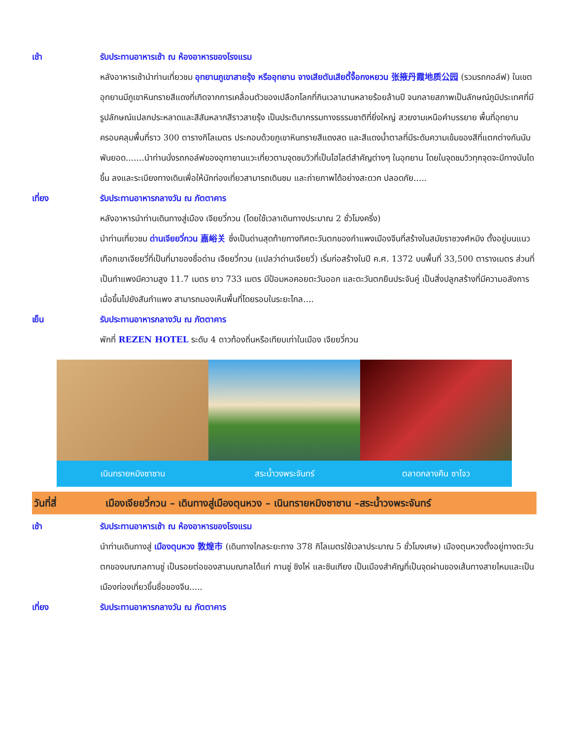เช้า รับประทานอาหารเช้า ณ ห้องอาหารของโรงแรม
หลังอาหารเช้านำท่านเที่ยวชม อุทยานภูเขาสายรุ้ง หรืออุทยาน จางเสียตันเสียตี้จื้อกงหยวน 张掖丹霞地质公园 (รวมรถกอล์ฟ) ในเขตอุทยานมีภูเขาหินทรายสีแดงที่เกิดจากการเคลื่อนตัวของเปลือกโลกที่กินเวลานานหลายร้อยล้านปี จนกลายสภาพเป็นลักษณ์ภูมิประเทศที่มีรูปลักษณ์แปลกประหลาดและสีสันหลากสีราวสายรุ้ง เป็นประติมากรรมทางธรรมชาติที่ยิ่งใหญ่ สวยงามเหนือคำบรรยาย พื้นที่อุทยานครอบคลุมพื้นที่ราว 300 ตารางกิโลเมตร ประกอบด้วยภูเขาหินทรายสีแดงสด และสีแดงน้ำตาลที่มีระดับความเข้มของสีที่แตกต่างกันนับพันยอด.......นำท่านนั่งรถกอล์ฟของอุทายานแวะเที่ยวตามจุดชมวิวที่เป็นไฮไลต์สำคัญต่างๆ ในอุทยาน โดยในจุดชมวิวทุกจุดจะมีทางบันไดขึ้น ลงและระเบียงทางเดินเพื่อให้นักท่องเที่ยวสามารถเดินชม และถ่ายภาพได้อย่างสะดวก ปลอดภัย.....
เที่ยง รับประทานอาหารกลางวัน ณ ภัตตาคาร
หลังอาหารนำท่านเดินทางสู่เมือง เจียยวี่กวน (โดยใช้เวลาเดินทางประมาณ 2 ชั่วโมงครึ่ง)
นำท่านเที่ยวชม ด่านเจียยวี่กวน 嘉峪关 ซึ่งเป็นด่านสุดท้ายทางทิศตะวันตกของกำแพงเมืองจีนที่สร้างในสมัยราชวงศ์หมิง ตั้งอยู่บนแนวเทือกเขาเจียยวี่ที่เป็นที่มาของชื่อด่าน เจียยวี่กวน (แปลว่าด่านเจียยวี่) เริ่มก่อสร้างในปี ค.ศ. 1372 บนพื้นที่ 33,500 ตารางเมตร ส่วนที่เป็นกำแพงมีความสูง 11.7 เมตร ยาว 733 เมตร มีป้อมหอคอยตะวันออก และตะวันตกยืนประจันคู่ เป็นสิ่งปลูกสร้างที่มีความอลังการ เมื่อขึ้นไปยังสันกำแพง สามารถมองเห็นพื้นที่โดยรอบในระยะไกล....
เย็น รับประทานอาหารกลางวัน ณ ภัตตาคาร
พักที่ REZEN HOTEL ระดับ 4 ดาวท้องถิ่นหรือเทียบเท่าในเมือง เจียยวี่กวน
เนินทรายหมิงซาซาน สระน้ำวงพระจันทร์ ตลาดกลางคืน ซาโจว
วันที่สี่ เมืองเจียยวี่กวน – เดินทางสู่เมืองตุนหวง – เนินทรายหมิงซาซาน –สระน้ำวงพระจันทร์
เช้า รับประทานอาหารเช้า ณ ห้องอาหารของโรงแรม
นำท่านเดินทางสู่ เมืองตุนหวง 敦煌市 (เดินทางไกลระยะทาง 378 กิโลเมตรใช้เวลาประมาณ 5 ชั่วโมงเศษ) เมืองตุนหวงตั้งอยู่ทางตะวันตกของมณฑลกานซู่ เป็นรอยต่อของสามมณฑลได้แก่ กานซู่ ชิงไห่ และซินเกียง เป็นเมืองสำคัญที่เป็นจุดผ่านของเส้นทางสายไหมและเป็นเมืองท่องเที่ยวขึ้นชื่อของจีน.....
เที่ยง รับประทานอาหารกลางวัน ณ ภัตตาคาร